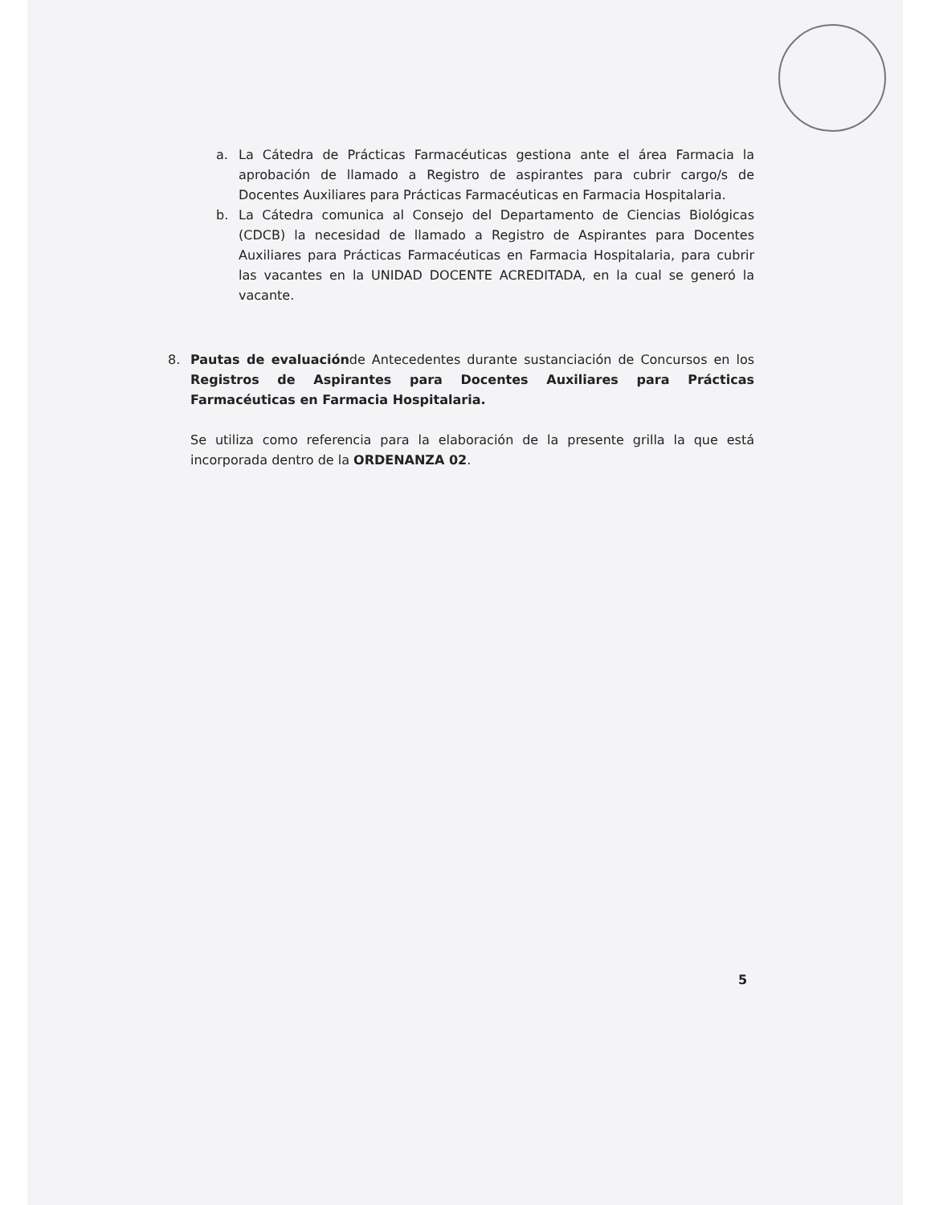a. La Cátedra de Prácticas Farmacéuticas gestiona ante el área Farmacia la aprobación de llamado a Registro de aspirantes para cubrir cargo/s de Docentes Auxiliares para Prácticas Farmacéuticas en Farmacia Hospitalaria.
b. La Cátedra comunica al Consejo del Departamento de Ciencias Biológicas (CDCB) la necesidad de llamado a Registro de Aspirantes para Docentes Auxiliares para Prácticas Farmacéuticas en Farmacia Hospitalaria, para cubrir las vacantes en la UNIDAD DOCENTE ACREDITADA, en la cual se generó la vacante.
8. Pautas de evaluaciónde Antecedentes durante sustanciación de Concursos en los Registros de Aspirantes para Docentes Auxiliares para Prácticas Farmacéuticas en Farmacia Hospitalaria.
Se utiliza como referencia para la elaboración de la presente grilla la que está incorporada dentro de la ORDENANZA 02.
5